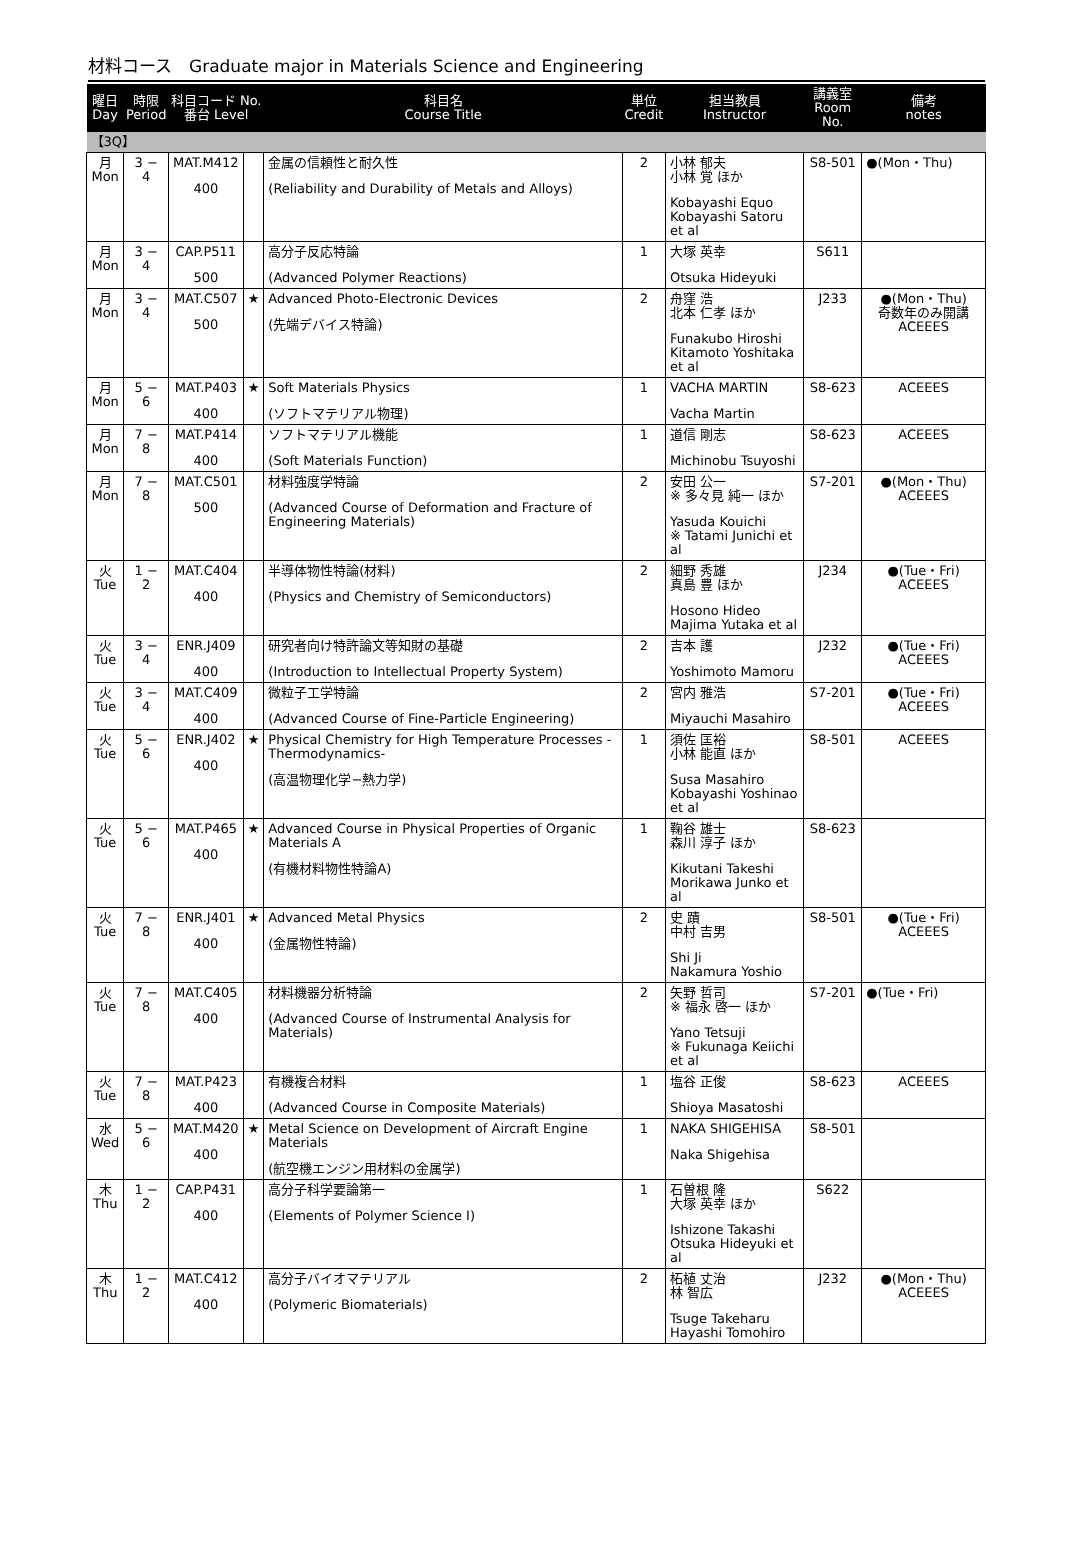材料コース　Graduate major in Materials Science and Engineering
| 曜日 Day | 時限 Period | 科目コード No. 番台 Level | | 科目名 Course Title | 単位 Credit | 担当教員 Instructor | 講義室 Room No. | 備考 notes |
| --- | --- | --- | --- | --- | --- | --- | --- | --- |
| 【3Q】 | | | | | | | | |
| 月 Mon | 3 − 4 | MAT.M412 400 | | 金属の信頼性と耐久性 (Reliability and Durability of Metals and Alloys) | 2 | 小林 郁夫 小林 覚 ほか Kobayashi Equo Kobayashi Satoru et al | S8-501 | ●(Mon・Thu) |
| 月 Mon | 3 − 4 | CAP.P511 500 | | 高分子反応特論 (Advanced Polymer Reactions) | 1 | 大塚 英幸 Otsuka Hideyuki | S611 | |
| 月 Mon | 3 − 4 | MAT.C507 500 | ★ | Advanced Photo-Electronic Devices (先端デバイス特論) | 2 | 舟窪 浩 北本 仁孝 ほか Funakubo Hiroshi Kitamoto Yoshitaka et al | J233 | ●(Mon・Thu) 奇数年のみ開講 ACEEES |
| 月 Mon | 5 − 6 | MAT.P403 400 | ★ | Soft Materials Physics (ソフトマテリアル物理) | 1 | VACHA MARTIN Vacha Martin | S8-623 | ACEEES |
| 月 Mon | 7 − 8 | MAT.P414 400 | | ソフトマテリアル機能 (Soft Materials Function) | 1 | 道信 剛志 Michinobu Tsuyoshi | S8-623 | ACEEES |
| 月 Mon | 7 − 8 | MAT.C501 500 | | 材料強度学特論 (Advanced Course of Deformation and Fracture of Engineering Materials) | 2 | 安田 公一 ※ 多々見 純一 ほか Yasuda Kouichi ※ Tatami Junichi et al | S7-201 | ●(Mon・Thu) ACEEES |
| 火 Tue | 1 − 2 | MAT.C404 400 | | 半導体物性特論(材料) (Physics and Chemistry of Semiconductors) | 2 | 細野 秀雄 真島 豊 ほか Hosono Hideo Majima Yutaka et al | J234 | ●(Tue・Fri) ACEEES |
| 火 Tue | 3 − 4 | ENR.J409 400 | | 研究者向け特許論文等知財の基礎 (Introduction to Intellectual Property System) | 2 | 吉本 護 Yoshimoto Mamoru | J232 | ●(Tue・Fri) ACEEES |
| 火 Tue | 3 − 4 | MAT.C409 400 | | 微粒子工学特論 (Advanced Course of Fine-Particle Engineering) | 2 | 宮内 雅浩 Miyauchi Masahiro | S7-201 | ●(Tue・Fri) ACEEES |
| 火 Tue | 5 − 6 | ENR.J402 400 | ★ | Physical Chemistry for High Temperature Processes -Thermodynamics- (高温物理化学−熱力学) | 1 | 須佐 匡裕 小林 能直 ほか Susa Masahiro Kobayashi Yoshinao et al | S8-501 | ACEEES |
| 火 Tue | 5 − 6 | MAT.P465 400 | ★ | Advanced Course in Physical Properties of Organic Materials A (有機材料物性特論A) | 1 | 鞠谷 雄士 森川 淳子 ほか Kikutani Takeshi Morikawa Junko et al | S8-623 | |
| 火 Tue | 7 − 8 | ENR.J401 400 | ★ | Advanced Metal Physics (金属物性特論) | 2 | 史 蹟 中村 吉男 Shi Ji Nakamura Yoshio | S8-501 | ●(Tue・Fri) ACEEES |
| 火 Tue | 7 − 8 | MAT.C405 400 | | 材料機器分析特論 (Advanced Course of Instrumental Analysis for Materials) | 2 | 矢野 哲司 ※ 福永 啓一 ほか Yano Tetsuji ※ Fukunaga Keiichi et al | S7-201 | ●(Tue・Fri) |
| 火 Tue | 7 − 8 | MAT.P423 400 | | 有機複合材料 (Advanced Course in Composite Materials) | 1 | 塩谷 正俊 Shioya Masatoshi | S8-623 | ACEEES |
| 水 Wed | 5 − 6 | MAT.M420 400 | ★ | Metal Science on Development of Aircraft Engine Materials (航空機エンジン用材料の金属学) | 1 | NAKA SHIGEHISA Naka Shigehisa | S8-501 | |
| 木 Thu | 1 − 2 | CAP.P431 400 | | 高分子科学要論第一 (Elements of Polymer Science I) | 1 | 石曽根 隆 大塚 英幸 ほか Ishizone Takashi Otsuka Hideyuki et al | S622 | |
| 木 Thu | 1 − 2 | MAT.C412 400 | | 高分子バイオマテリアル (Polymeric Biomaterials) | 2 | 柘植 丈治 林 智広 Tsuge Takeharu Hayashi Tomohiro | J232 | ●(Mon・Thu) ACEEES |